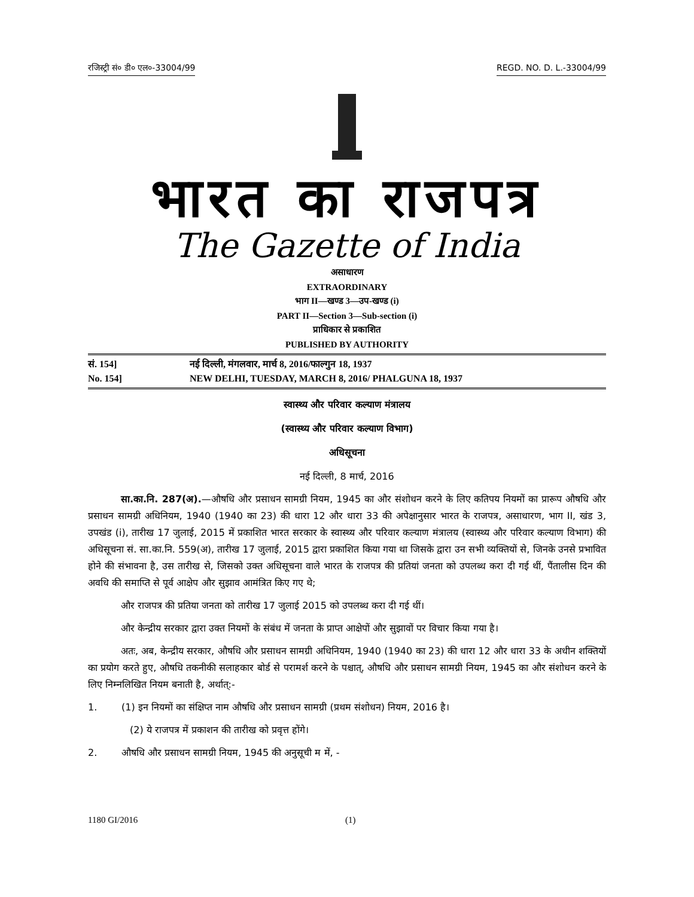रजिस्ट्री सं० डी० एल०-33004/99 REGD. NO. D. L.-33004/99
भारत का राजपत्र
The Gazette of India
असाधारण
EXTRAORDINARY
भाग II—खण्ड 3—उप-खण्ड (i)
PART II—Section 3—Sub-section (i)
प्राधिकार से प्रकाशित
PUBLISHED BY AUTHORITY
सं. 154] नई दिल्ली, मंगलवार, मार्च 8, 2016/फाल्गुन 18, 1937
No. 154] NEW DELHI, TUESDAY, MARCH 8, 2016/ PHALGUNA 18, 1937
स्वास्थ्य और परिवार कल्याण मंत्रालय
(स्वास्थ्य और परिवार कल्याण विभाग)
अधिसूचना
नई दिल्ली, 8 मार्च, 2016
सा.का.नि. 287(अ).—औषधि और प्रसाधन सामग्री नियम, 1945 का और संशोधन करने के लिए कतिपय नियमों का प्रारूप औषधि और प्रसाधन सामग्री अधिनियम, 1940 (1940 का 23) की धारा 12 और धारा 33 की अपेक्षानुसार भारत के राजपत्र, असाधारण, भाग II, खंड 3, उपखंड (i), तारीख 17 जुलाई, 2015 में प्रकाशित भारत सरकार के स्वास्थ्य और परिवार कल्याण मंत्रालय (स्वास्थ्य और परिवार कल्याण विभाग) की अधिसूचना सं. सा.का.नि. 559(अ), तारीख 17 जुलाई, 2015 द्वारा प्रकाशित किया गया था जिसके द्वारा उन सभी व्यक्तियों से, जिनके उनसे प्रभावित होने की संभावना है, उस तारीख से, जिसको उक्त अधिसूचना वाले भारत के राजपत्र की प्रतियां जनता को उपलब्ध करा दी गई थीं, पैंतालीस दिन की अवधि की समाप्ति से पूर्व आक्षेप और सुझाव आमंत्रित किए गए थे;
और राजपत्र की प्रतिया जनता को तारीख 17 जुलाई 2015 को उपलब्ध करा दी गई थीं।
और केन्द्रीय सरकार द्वारा उक्त नियमों के संबंध में जनता के प्राप्त आक्षेपों और सुझावों पर विचार किया गया है।
अतः, अब, केन्द्रीय सरकार, औषधि और प्रसाधन सामग्री अधिनियम, 1940 (1940 का 23) की धारा 12 और धारा 33 के अधीन शक्तियों का प्रयोग करते हुए, औषधि तकनीकी सलाहकार बोर्ड से परामर्श करने के पश्चात्, औषधि और प्रसाधन सामग्री नियम, 1945 का और संशोधन करने के लिए निम्नलिखित नियम बनाती है, अर्थात्:-
1. (1) इन नियमों का संक्षिप्त नाम औषधि और प्रसाधन सामग्री (प्रथम संशोधन) नियम, 2016 है।
(2) ये राजपत्र में प्रकाशन की तारीख को प्रवृत्त होंगे।
2. औषधि और प्रसाधन सामग्री नियम, 1945 की अनुसूची म में, -
1180 GI/2016 (1)